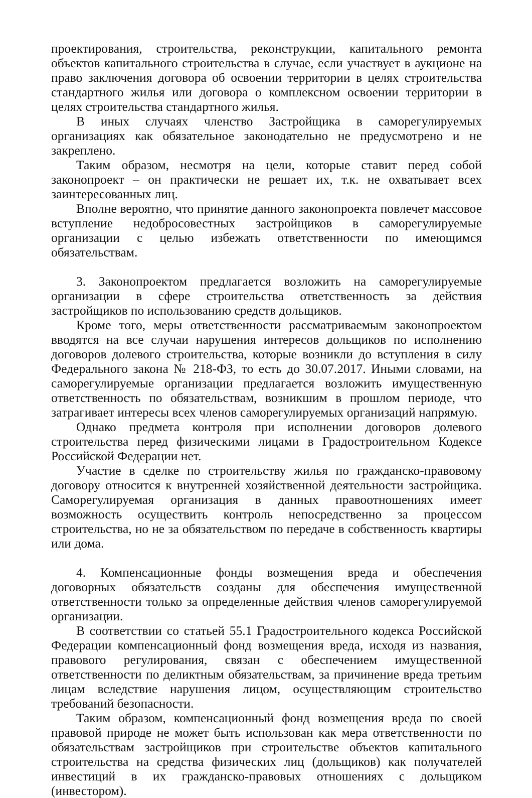проектирования, строительства, реконструкции, капитального ремонта объектов капитального строительства в случае, если участвует в аукционе на право заключения договора об освоении территории в целях строительства стандартного жилья или договора о комплексном освоении территории в целях строительства стандартного жилья.
В иных случаях членство Застройщика в саморегулируемых организациях как обязательное законодательно не предусмотрено и не закреплено.
Таким образом, несмотря на цели, которые ставит перед собой законопроект – он практически не решает их, т.к. не охватывает всех заинтересованных лиц.
Вполне вероятно, что принятие данного законопроекта повлечет массовое вступление недобросовестных застройщиков в саморегулируемые организации с целью избежать ответственности по имеющимся обязательствам.
3. Законопроектом предлагается возложить на саморегулируемые организации в сфере строительства ответственность за действия застройщиков по использованию средств дольщиков.
Кроме того, меры ответственности рассматриваемым законопроектом вводятся на все случаи нарушения интересов дольщиков по исполнению договоров долевого строительства, которые возникли до вступления в силу Федерального закона № 218-ФЗ, то есть до 30.07.2017. Иными словами, на саморегулируемые организации предлагается возложить имущественную ответственность по обязательствам, возникшим в прошлом периоде, что затрагивает интересы всех членов саморегулируемых организаций напрямую.
Однако предмета контроля при исполнении договоров долевого строительства перед физическими лицами в Градостроительном Кодексе Российской Федерации нет.
Участие в сделке по строительству жилья по гражданско-правовому договору относится к внутренней хозяйственной деятельности застройщика. Саморегулируемая организация в данных правоотношениях имеет возможность осуществить контроль непосредственно за процессом строительства, но не за обязательством по передаче в собственность квартиры или дома.
4. Компенсационные фонды возмещения вреда и обеспечения договорных обязательств созданы для обеспечения имущественной ответственности только за определенные действия членов саморегулируемой организации.
В соответствии со статьей 55.1 Градостроительного кодекса Российской Федерации компенсационный фонд возмещения вреда, исходя из названия, правового регулирования, связан с обеспечением имущественной ответственности по деликтным обязательствам, за причинение вреда третьим лицам вследствие нарушения лицом, осуществляющим строительство требований безопасности.
Таким образом, компенсационный фонд возмещения вреда по своей правовой природе не может быть использован как мера ответственности по обязательствам застройщиков при строительстве объектов капитального строительства на средства физических лиц (дольщиков) как получателей инвестиций в их гражданско-правовых отношениях с дольщиком (инвестором).